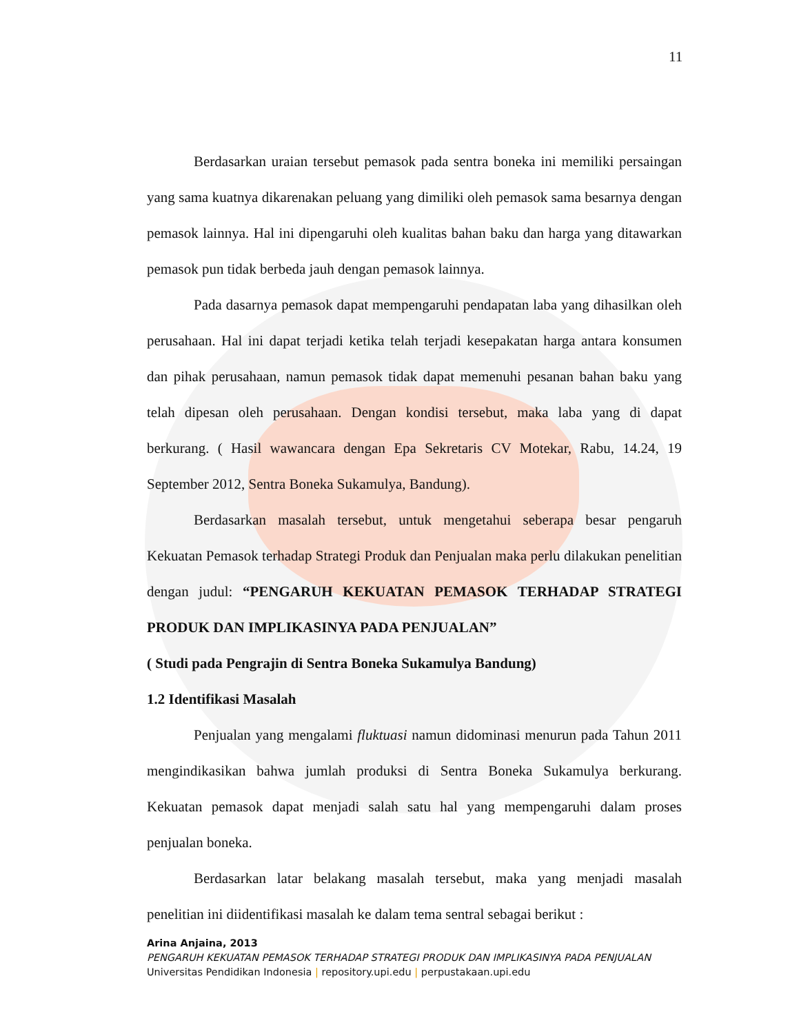11
Berdasarkan uraian tersebut pemasok pada sentra boneka ini memiliki persaingan yang sama kuatnya dikarenakan peluang yang dimiliki oleh pemasok sama besarnya dengan pemasok lainnya. Hal ini dipengaruhi oleh kualitas bahan baku dan harga yang ditawarkan pemasok pun tidak berbeda jauh dengan pemasok lainnya.
Pada dasarnya pemasok dapat mempengaruhi pendapatan laba yang dihasilkan oleh perusahaan. Hal ini dapat terjadi ketika telah terjadi kesepakatan harga antara konsumen dan pihak perusahaan, namun pemasok tidak dapat memenuhi pesanan bahan baku yang telah dipesan oleh perusahaan. Dengan kondisi tersebut, maka laba yang di dapat berkurang. ( Hasil wawancara dengan Epa Sekretaris CV Motekar, Rabu, 14.24, 19 September 2012, Sentra Boneka Sukamulya, Bandung).
Berdasarkan masalah tersebut, untuk mengetahui seberapa besar pengaruh Kekuatan Pemasok terhadap Strategi Produk dan Penjualan maka perlu dilakukan penelitian dengan judul: “PENGARUH KEKUATAN PEMASOK TERHADAP STRATEGI PRODUK DAN IMPLIKASINYA PADA PENJUALAN”
( Studi pada Pengrajin di Sentra Boneka Sukamulya Bandung)
1.2 Identifikasi Masalah
Penjualan yang mengalami fluktuasi namun didominasi menurun pada Tahun 2011 mengindikasikan bahwa jumlah produksi di Sentra Boneka Sukamulya berkurang. Kekuatan pemasok dapat menjadi salah satu hal yang mempengaruhi dalam proses penjualan boneka.
Berdasarkan latar belakang masalah tersebut, maka yang menjadi masalah penelitian ini diidentifikasi masalah ke dalam tema sentral sebagai berikut :
Arina Anjaina, 2013
PENGARUH KEKUATAN PEMASOK TERHADAP STRATEGI PRODUK DAN IMPLIKASINYA PADA PENJUALAN
Universitas Pendidikan Indonesia | repository.upi.edu | perpustakaan.upi.edu